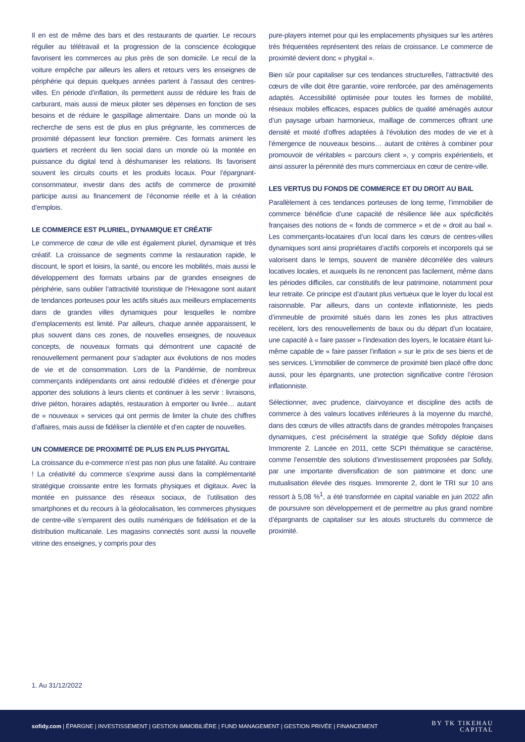Il en est de même des bars et des restaurants de quartier. Le recours régulier au télétravail et la progression de la conscience écologique favorisent les commerces au plus près de son domicile. Le recul de la voiture empêche par ailleurs les allers et retours vers les enseignes de périphérie qui depuis quelques années partent à l’assaut des centres-villes. En période d’inflation, ils permettent aussi de réduire les frais de carburant, mais aussi de mieux piloter ses dépenses en fonction de ses besoins et de réduire le gaspillage alimentaire. Dans un monde où la recherche de sens est de plus en plus prégnante, les commerces de proximité dépassent leur fonction première. Ces formats animent les quartiers et recréent du lien social dans un monde où la montée en puissance du digital tend à déshumaniser les relations. Ils favorisent souvent les circuits courts et les produits locaux. Pour l’épargnant-consommateur, investir dans des actifs de commerce de proximité participe aussi au financement de l’économie réelle et à la création d’emplois.
LE COMMERCE EST PLURIEL, DYNAMIQUE ET CRÉATIF
Le commerce de cœur de ville est également pluriel, dynamique et très créatif. La croissance de segments comme la restauration rapide, le discount, le sport et loisirs, la santé, ou encore les mobilités, mais aussi le développement des formats urbains par de grandes enseignes de périphérie, sans oublier l’attractivité touristique de l’Hexagone sont autant de tendances porteuses pour les actifs situés aux meilleurs emplacements dans de grandes villes dynamiques pour lesquelles le nombre d’emplacements est limité. Par ailleurs, chaque année apparaissent, le plus souvent dans ces zones, de nouvelles enseignes, de nouveaux concepts, de nouveaux formats qui démontrent une capacité de renouvellement permanent pour s’adapter aux évolutions de nos modes de vie et de consommation. Lors de la Pandémie, de nombreux commerçants indépendants ont ainsi redoublé d’idées et d’énergie pour apporter des solutions à leurs clients et continuer à les servir : livraisons, drive piéton, horaires adaptés, restauration à emporter ou livrée… autant de « nouveaux » services qui ont permis de limiter la chute des chiffres d’affaires, mais aussi de fidéliser la clientèle et d’en capter de nouvelles.
UN COMMERCE DE PROXIMITÉ DE PLUS EN PLUS PHYGITAL
La croissance du e-commerce n’est pas non plus une fatalité. Au contraire ! La créativité du commerce s’exprime aussi dans la complémentarité stratégique croissante entre les formats physiques et digitaux. Avec la montée en puissance des réseaux sociaux, de l’utilisation des smartphones et du recours à la géolocalisation, les commerces physiques de centre-ville s’emparent des outils numériques de fidélisation et de la distribution multicanale. Les magasins connectés sont aussi la nouvelle vitrine des enseignes, y compris pour des
pure-players internet pour qui les emplacements physiques sur les artères très fréquentées représentent des relais de croissance. Le commerce de proximité devient donc « phygital ».
Bien sûr pour capitaliser sur ces tendances structurelles, l’attractivité des cœurs de ville doit être garantie, voire renforcée, par des aménagements adaptés. Accessibilité optimisée pour toutes les formes de mobilité, réseaux mobiles efficaces, espaces publics de qualité aménagés autour d’un paysage urbain harmonieux, maillage de commerces offrant une densité et mixité d’offres adaptées à l’évolution des modes de vie et à l’émergence de nouveaux besoins… autant de critères à combiner pour promouvoir de véritables « parcours client », y compris expérientiels, et ainsi assurer la pérennité des murs commerciaux en cœur de centre-ville.
LES VERTUS DU FONDS DE COMMERCE ET DU DROIT AU BAIL
Parallèlement à ces tendances porteuses de long terme, l’immobilier de commerce bénéficie d’une capacité de résilience liée aux spécificités françaises des notions de « fonds de commerce » et de « droit au bail ». Les commerçants-locataires d’un local dans les cœurs de centres-villes dynamiques sont ainsi propriétaires d’actifs corporels et incorporels qui se valorisent dans le temps, souvent de manière décorrélée des valeurs locatives locales, et auxquels ils ne renoncent pas facilement, même dans les périodes difficiles, car constitutifs de leur patrimoine, notamment pour leur retraite. Ce principe est d’autant plus vertueux que le loyer du local est raisonnable. Par ailleurs, dans un contexte inflationniste, les pieds d’immeuble de proximité situés dans les zones les plus attractives recèlent, lors des renouvellements de baux ou du départ d’un locataire, une capacité à « faire passer » l’indexation des loyers, le locataire étant lui-même capable de « faire passer l’inflation » sur le prix de ses biens et de ses services. L’immobilier de commerce de proximité bien placé offre donc aussi, pour les épargnants, une protection significative contre l’érosion inflationniste.
Sélectionner, avec prudence, clairvoyance et discipline des actifs de commerce à des valeurs locatives inférieures à la moyenne du marché, dans des cœurs de villes attractifs dans de grandes métropoles françaises dynamiques, c’est précisément la stratégie que Sofidy déploie dans Immorente 2. Lancée en 2011, cette SCPI thématique se caractérise, comme l’ensemble des solutions d’investissement proposées par Sofidy, par une importante diversification de son patrimoine et donc une mutualisation élevée des risques. Immorente 2, dont le TRI sur 10 ans ressort à 5,08 %<sup>1</sup>, a été transformée en capital variable en juin 2022 afin de poursuivre son développement et de permettre au plus grand nombre d’épargnants de capitaliser sur les atouts structurels du commerce de proximité.
1. Au 31/12/2022
sofidy.com | ÉPARGNE | INVESTISSEMENT | GESTION IMMOBILIÈRE | FUND MANAGEMENT | GESTION PRIVÉE | FINANCEMENT
BY TK TIKEHAU
CAPITAL